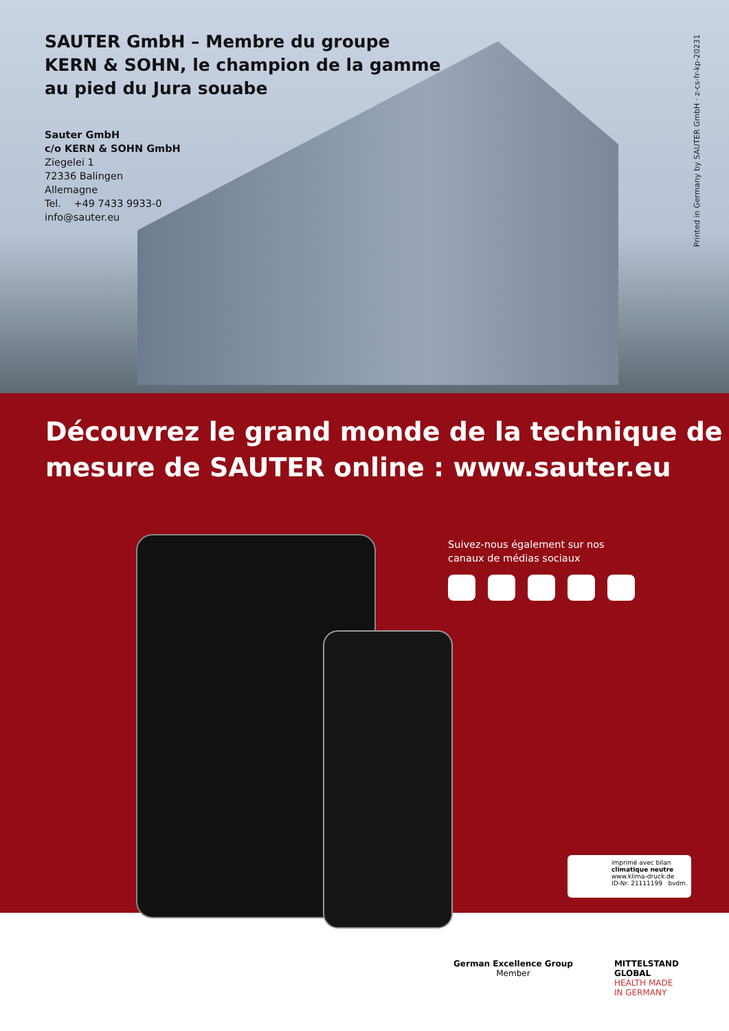SAUTER GmbH – Membre du groupe
KERN & SOHN, le champion de la gamme
au pied du Jura souabe
Sauter GmbH
c/o KERN & SOHN GmbH
Ziegelei 1
72336 Balingen
Allemagne
Tel. +49 7433 9933-0
info@sauter.eu
Printed in Germany by SAUTER GmbH · z-cs-fr-kp-20231
Découvrez le grand monde de la technique de mesure de SAUTER online : www.sauter.eu
Suivez-nous également sur nos
canaux de médias sociaux
imprimé avec bilan
climatique neutre
www.klima-druck.de
ID-Nr. 21111199 bvdm.
German Excellence Group
Member
MITTELSTAND
GLOBAL
HEALTH MADE
IN GERMANY